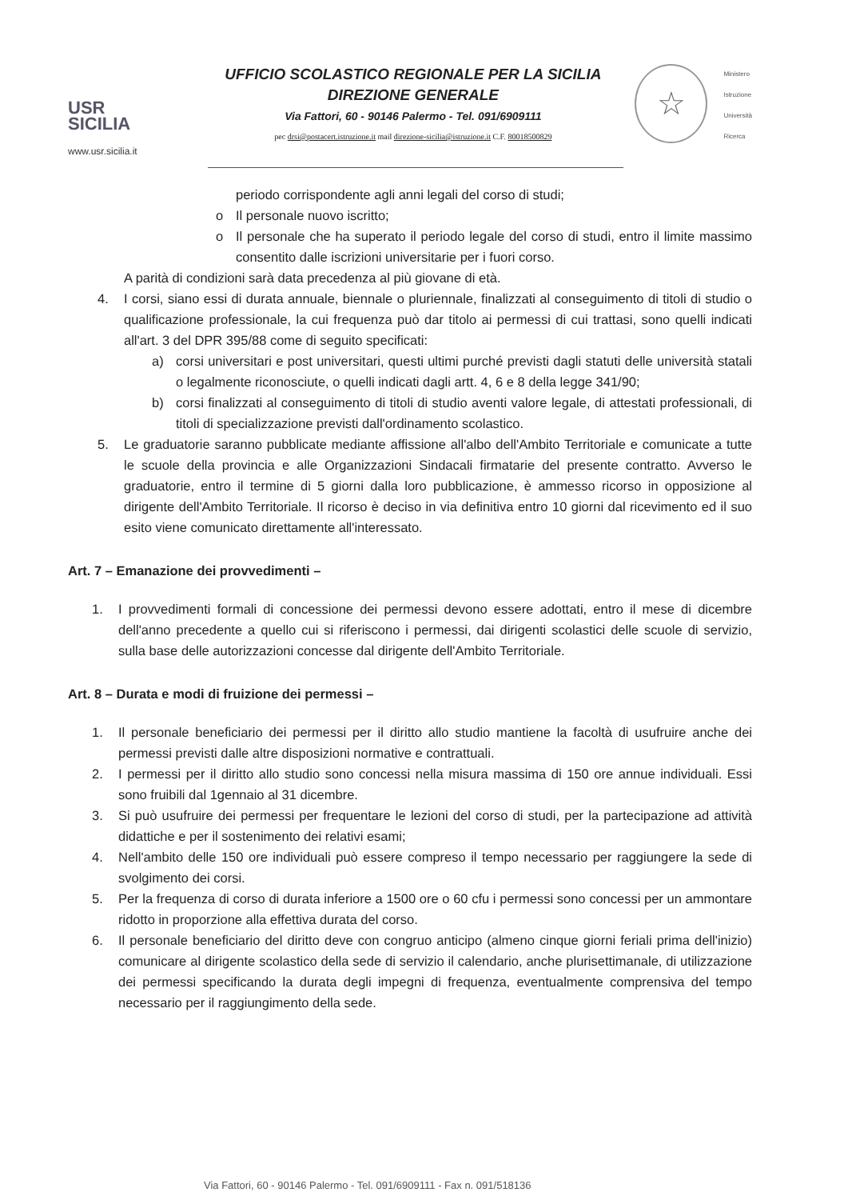USR
SICILIA
www.usr.sicilia.it
UFFICIO SCOLASTICO REGIONALE PER LA SICILIA
DIREZIONE GENERALE
Via Fattori, 60 - 90146 Palermo - Tel. 091/6909111
pec drsi@postacert.istruzione.it mail direzione-sicilia@istruzione.it C.F. 80018500829
☆
Ministero
Istruzione
Università
Ricerca
periodo corrispondente agli anni legali del corso di studi;
o Il personale nuovo iscritto;
o Il personale che ha superato il periodo legale del corso di studi, entro il limite massimo consentito dalle iscrizioni universitarie per i fuori corso.
A parità di condizioni sarà data precedenza al più giovane di età.
4. I corsi, siano essi di durata annuale, biennale o pluriennale, finalizzati al conseguimento di titoli di studio o qualificazione professionale, la cui frequenza può dar titolo ai permessi di cui trattasi, sono quelli indicati all'art. 3 del DPR 395/88 come di seguito specificati:
a) corsi universitari e post universitari, questi ultimi purché previsti dagli statuti delle università statali o legalmente riconosciute, o quelli indicati dagli artt. 4, 6 e 8 della legge 341/90;
b) corsi finalizzati al conseguimento di titoli di studio aventi valore legale, di attestati professionali, di titoli di specializzazione previsti dall'ordinamento scolastico.
5. Le graduatorie saranno pubblicate mediante affissione all'albo dell'Ambito Territoriale e comunicate a tutte le scuole della provincia e alle Organizzazioni Sindacali firmatarie del presente contratto. Avverso le graduatorie, entro il termine di 5 giorni dalla loro pubblicazione, è ammesso ricorso in opposizione al dirigente dell'Ambito Territoriale. Il ricorso è deciso in via definitiva entro 10 giorni dal ricevimento ed il suo esito viene comunicato direttamente all'interessato.
Art. 7 – Emanazione dei provvedimenti –
1. I provvedimenti formali di concessione dei permessi devono essere adottati, entro il mese di dicembre dell'anno precedente a quello cui si riferiscono i permessi, dai dirigenti scolastici delle scuole di servizio, sulla base delle autorizzazioni concesse dal dirigente dell'Ambito Territoriale.
Art. 8 – Durata e modi di fruizione dei permessi –
1. Il personale beneficiario dei permessi per il diritto allo studio mantiene la facoltà di usufruire anche dei permessi previsti dalle altre disposizioni normative e contrattuali.
2. I permessi per il diritto allo studio sono concessi nella misura massima di 150 ore annue individuali. Essi sono fruibili dal 1gennaio al 31 dicembre.
3. Si può usufruire dei permessi per frequentare le lezioni del corso di studi, per la partecipazione ad attività didattiche e per il sostenimento dei relativi esami;
4. Nell'ambito delle 150 ore individuali può essere compreso il tempo necessario per raggiungere la sede di svolgimento dei corsi.
5. Per la frequenza di corso di durata inferiore a 1500 ore o 60 cfu i permessi sono concessi per un ammontare ridotto in proporzione alla effettiva durata del corso.
6. Il personale beneficiario del diritto deve con congruo anticipo (almeno cinque giorni feriali prima dell'inizio) comunicare al dirigente scolastico della sede di servizio il calendario, anche plurisettimanale, di utilizzazione dei permessi specificando la durata degli impegni di frequenza, eventualmente comprensiva del tempo necessario per il raggiungimento della sede.
Via Fattori, 60 - 90146 Palermo - Tel. 091/6909111 - Fax n. 091/518136